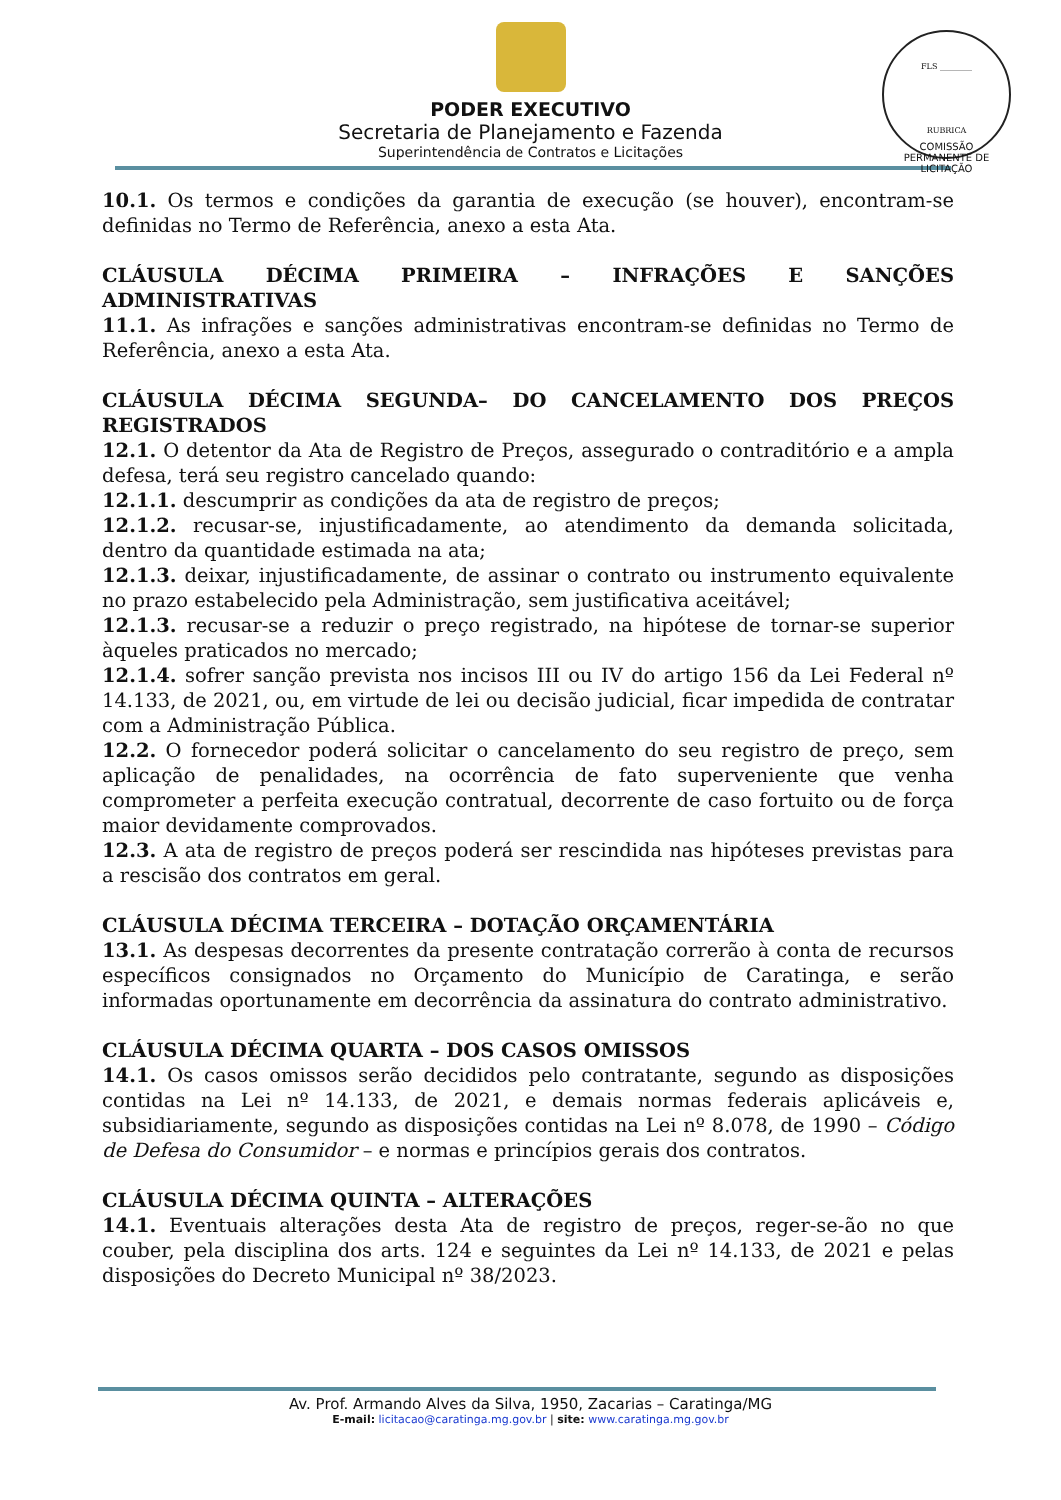FLS ________
RUBRICA
COMISSÃO PERMANENTE DE LICITAÇÃO
PODER EXECUTIVO
Secretaria de Planejamento e Fazenda
Superintendência de Contratos e Licitações
10.1. Os termos e condições da garantia de execução (se houver), encontram-se definidas no Termo de Referência, anexo a esta Ata.
CLÁUSULA DÉCIMA PRIMEIRA – INFRAÇÕES E SANÇÕES ADMINISTRATIVAS
11.1. As infrações e sanções administrativas encontram-se definidas no Termo de Referência, anexo a esta Ata.
CLÁUSULA DÉCIMA SEGUNDA– DO CANCELAMENTO DOS PREÇOS REGISTRADOS
12.1. O detentor da Ata de Registro de Preços, assegurado o contraditório e a ampla defesa, terá seu registro cancelado quando:
12.1.1. descumprir as condições da ata de registro de preços;
12.1.2. recusar-se, injustificadamente, ao atendimento da demanda solicitada, dentro da quantidade estimada na ata;
12.1.3. deixar, injustificadamente, de assinar o contrato ou instrumento equivalente no prazo estabelecido pela Administração, sem justificativa aceitável;
12.1.3. recusar-se a reduzir o preço registrado, na hipótese de tornar-se superior àqueles praticados no mercado;
12.1.4. sofrer sanção prevista nos incisos III ou IV do artigo 156 da Lei Federal nº 14.133, de 2021, ou, em virtude de lei ou decisão judicial, ficar impedida de contratar com a Administração Pública.
12.2. O fornecedor poderá solicitar o cancelamento do seu registro de preço, sem aplicação de penalidades, na ocorrência de fato superveniente que venha comprometer a perfeita execução contratual, decorrente de caso fortuito ou de força maior devidamente comprovados.
12.3. A ata de registro de preços poderá ser rescindida nas hipóteses previstas para a rescisão dos contratos em geral.
CLÁUSULA DÉCIMA TERCEIRA – DOTAÇÃO ORÇAMENTÁRIA
13.1. As despesas decorrentes da presente contratação correrão à conta de recursos específicos consignados no Orçamento do Município de Caratinga, e serão informadas oportunamente em decorrência da assinatura do contrato administrativo.
CLÁUSULA DÉCIMA QUARTA – DOS CASOS OMISSOS
14.1. Os casos omissos serão decididos pelo contratante, segundo as disposições contidas na Lei nº 14.133, de 2021, e demais normas federais aplicáveis e, subsidiariamente, segundo as disposições contidas na Lei nº 8.078, de 1990 – Código de Defesa do Consumidor – e normas e princípios gerais dos contratos.
CLÁUSULA DÉCIMA QUINTA – ALTERAÇÕES
14.1. Eventuais alterações desta Ata de registro de preços, reger-se-ão no que couber, pela disciplina dos arts. 124 e seguintes da Lei nº 14.133, de 2021 e pelas disposições do Decreto Municipal nº 38/2023.
Av. Prof. Armando Alves da Silva, 1950, Zacarias – Caratinga/MG
E-mail: licitacao@caratinga.mg.gov.br | site: www.caratinga.mg.gov.br